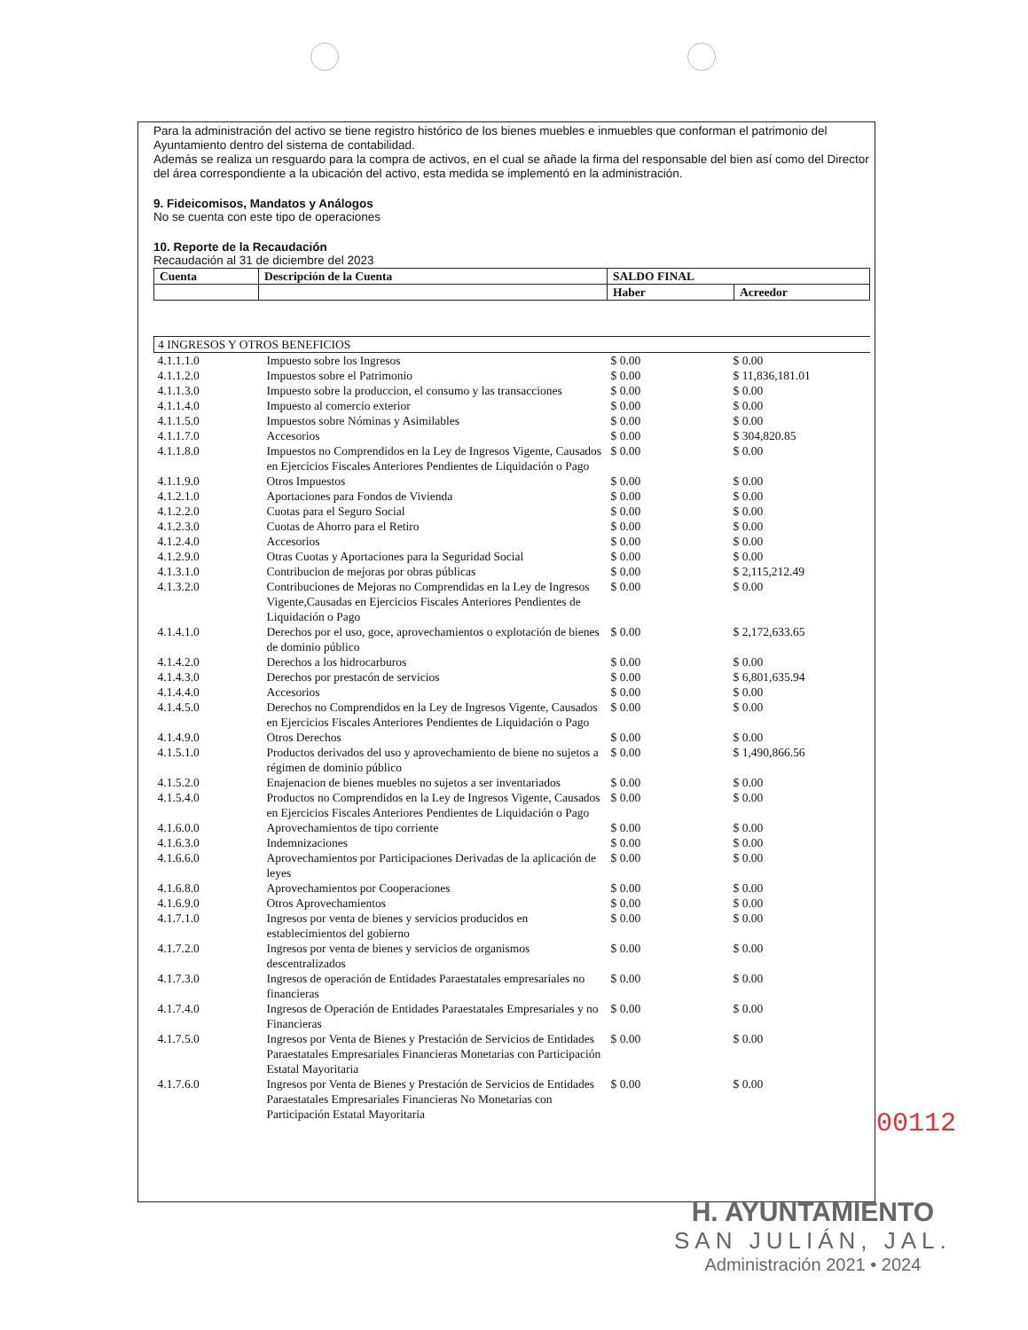Para la administración del activo se tiene registro histórico de los bienes muebles e inmuebles que conforman el patrimonio del Ayuntamiento dentro del sistema de contabilidad.
Además se realiza un resguardo para la compra de activos, en el cual se añade la firma del responsable del bien así como del Director del área correspondiente a la ubicación del activo, esta medida se implementó en la administración.
9. Fideicomisos, Mandatos y Análogos
No se cuenta con este tipo de operaciones
10. Reporte de la Recaudación
Recaudación al 31 de diciembre del 2023
| Cuenta | Descripción de la Cuenta | SALDO FINAL | |
| | | Haber | Acreedor |
| 4 INGRESOS Y OTROS BENEFICIOS | | | |
| 4.1.1.1.0 | Impuesto sobre los Ingresos | $ 0.00 | $ 0.00 |
| 4.1.1.2.0 | Impuestos sobre el Patrimonio | $ 0.00 | $ 11,836,181.01 |
| 4.1.1.3.0 | Impuesto sobre la produccion, el consumo y las transacciones | $ 0.00 | $ 0.00 |
| 4.1.1.4.0 | Impuesto al comercio exterior | $ 0.00 | $ 0.00 |
| 4.1.1.5.0 | Impuestos sobre Nóminas y Asimilables | $ 0.00 | $ 0.00 |
| 4.1.1.7.0 | Accesorios | $ 0.00 | $ 304,820.85 |
| 4.1.1.8.0 | Impuestos no Comprendidos en la Ley de Ingresos Vigente, Causados en Ejercicios Fiscales Anteriores Pendientes de Liquidación o Pago | $ 0.00 | $ 0.00 |
| 4.1.1.9.0 | Otros Impuestos | $ 0.00 | $ 0.00 |
| 4.1.2.1.0 | Aportaciones para Fondos de Vivienda | $ 0.00 | $ 0.00 |
| 4.1.2.2.0 | Cuotas para el Seguro Social | $ 0.00 | $ 0.00 |
| 4.1.2.3.0 | Cuotas de Ahorro para el Retiro | $ 0.00 | $ 0.00 |
| 4.1.2.4.0 | Accesorios | $ 0.00 | $ 0.00 |
| 4.1.2.9.0 | Otras Cuotas y Aportaciones para la Seguridad Social | $ 0.00 | $ 0.00 |
| 4.1.3.1.0 | Contribucion de mejoras por obras públicas | $ 0.00 | $ 2,115,212.49 |
| 4.1.3.2.0 | Contribuciones de Mejoras no Comprendidas en la Ley de Ingresos Vigente,Causadas en Ejercicios Fiscales Anteriores Pendientes de Liquidación o Pago | $ 0.00 | $ 0.00 |
| 4.1.4.1.0 | Derechos por el uso, goce, aprovechamientos o explotación de bienes de dominio público | $ 0.00 | $ 2,172,633.65 |
| 4.1.4.2.0 | Derechos a los hidrocarburos | $ 0.00 | $ 0.00 |
| 4.1.4.3.0 | Derechos por prestacón de servicios | $ 0.00 | $ 6,801,635.94 |
| 4.1.4.4.0 | Accesorios | $ 0.00 | $ 0.00 |
| 4.1.4.5.0 | Derechos no Comprendidos en la Ley de Ingresos Vigente, Causados en Ejercicios Fiscales Anteriores Pendientes de Liquidación o Pago | $ 0.00 | $ 0.00 |
| 4.1.4.9.0 | Otros Derechos | $ 0.00 | $ 0.00 |
| 4.1.5.1.0 | Productos derivados del uso y aprovechamiento de biene no sujetos a régimen de dominio público | $ 0.00 | $ 1,490,866.56 |
| 4.1.5.2.0 | Enajenacion de bienes muebles no sujetos a ser inventariados | $ 0.00 | $ 0.00 |
| 4.1.5.4.0 | Productos no Comprendidos en la Ley de Ingresos Vigente, Causados en Ejercicios Fiscales Anteriores Pendientes de Liquidación o Pago | $ 0.00 | $ 0.00 |
| 4.1.6.0.0 | Aprovechamientos de tipo corriente | $ 0.00 | $ 0.00 |
| 4.1.6.3.0 | Indemnizaciones | $ 0.00 | $ 0.00 |
| 4.1.6.6.0 | Aprovechamientos por Participaciones Derivadas de la aplicación de leyes | $ 0.00 | $ 0.00 |
| 4.1.6.8.0 | Aprovechamientos por Cooperaciones | $ 0.00 | $ 0.00 |
| 4.1.6.9.0 | Otros Aprovechamientos | $ 0.00 | $ 0.00 |
| 4.1.7.1.0 | Ingresos por venta de bienes y servicios producidos en establecimientos del gobierno | $ 0.00 | $ 0.00 |
| 4.1.7.2.0 | Ingresos por venta de bienes y servicios de organismos descentralizados | $ 0.00 | $ 0.00 |
| 4.1.7.3.0 | Ingresos de operación de Entidades Paraestatales empresariales no financieras | $ 0.00 | $ 0.00 |
| 4.1.7.4.0 | Ingresos de Operación de Entidades Paraestatales Empresariales y no Financieras | $ 0.00 | $ 0.00 |
| 4.1.7.5.0 | Ingresos por Venta de Bienes y Prestación de Servicios de Entidades Paraestatales Empresariales Financieras Monetarias con Participación Estatal Mayoritaria | $ 0.00 | $ 0.00 |
| 4.1.7.6.0 | Ingresos por Venta de Bienes y Prestación de Servicios de Entidades Paraestatales Empresariales Financieras No Monetarias con Participación Estatal Mayoritaria | $ 0.00 | $ 0.00 |
00112
H. AYUNTAMIENTO
SAN JULIÁN, JAL.
Administración 2021 • 2024